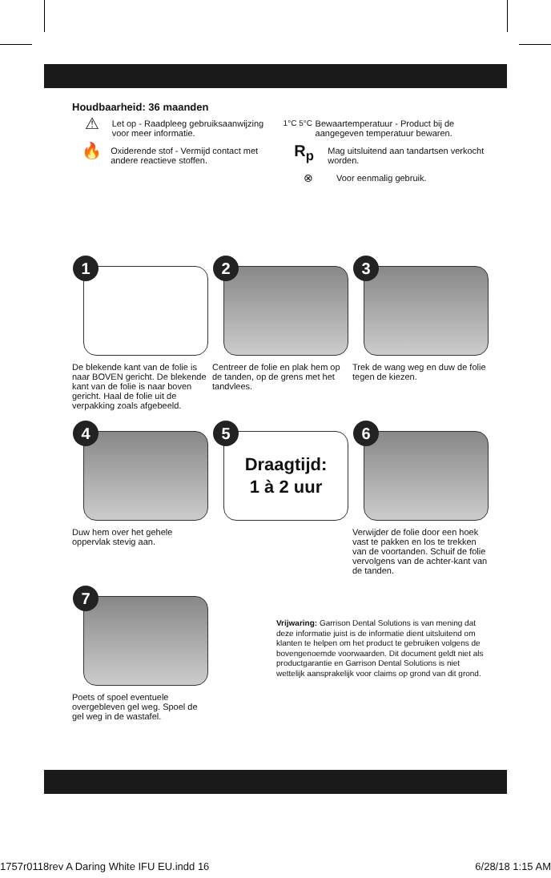Houdbaarheid: 36 maanden
⚠
Let op - Raadpleeg gebruiksaanwijzing voor meer informatie.
🔥
Oxiderende stof - Vermijd contact met andere reactieve stoffen.
1°C 5°C Bewaartemperatuur - Product bij de aangegeven temperatuur bewaren.
R<sub>p</sub>
Mag uitsluitend aan tandartsen verkocht worden.
⊗
Voor eenmalig gebruik.
1
De blekende kant van de folie is naar BOVEN gericht. De blekende kant van de folie is naar boven gericht. Haal de folie uit de verpakking zoals afgebeeld.
2
Centreer de folie en plak hem op de tanden, op de grens met het tandvlees.
3
Trek de wang weg en duw de folie tegen de kiezen.
4
Duw hem over het gehele oppervlak stevig aan.
5
Draagtijd:
1 à 2 uur
6
Verwijder de folie door een hoek vast te pakken en los te trekken van de voortanden. Schuif de folie vervolgens van de achter-kant van de tanden.
7
Poets of spoel eventuele overgebleven gel weg. Spoel de gel weg in de wastafel.
Vrijwaring: Garrison Dental Solutions is van mening dat deze informatie juist is de informatie dient uitsluitend om klanten te helpen om het product te gebruiken volgens de bovengenoemde voorwaarden. Dit document geldt niet als productgarantie en Garrison Dental Solutions is niet wettelijk aansprakelijk voor claims op grond van dit grond.
1757r0118rev A Daring White IFU EU.indd 16 6/28/18 1:15 AM